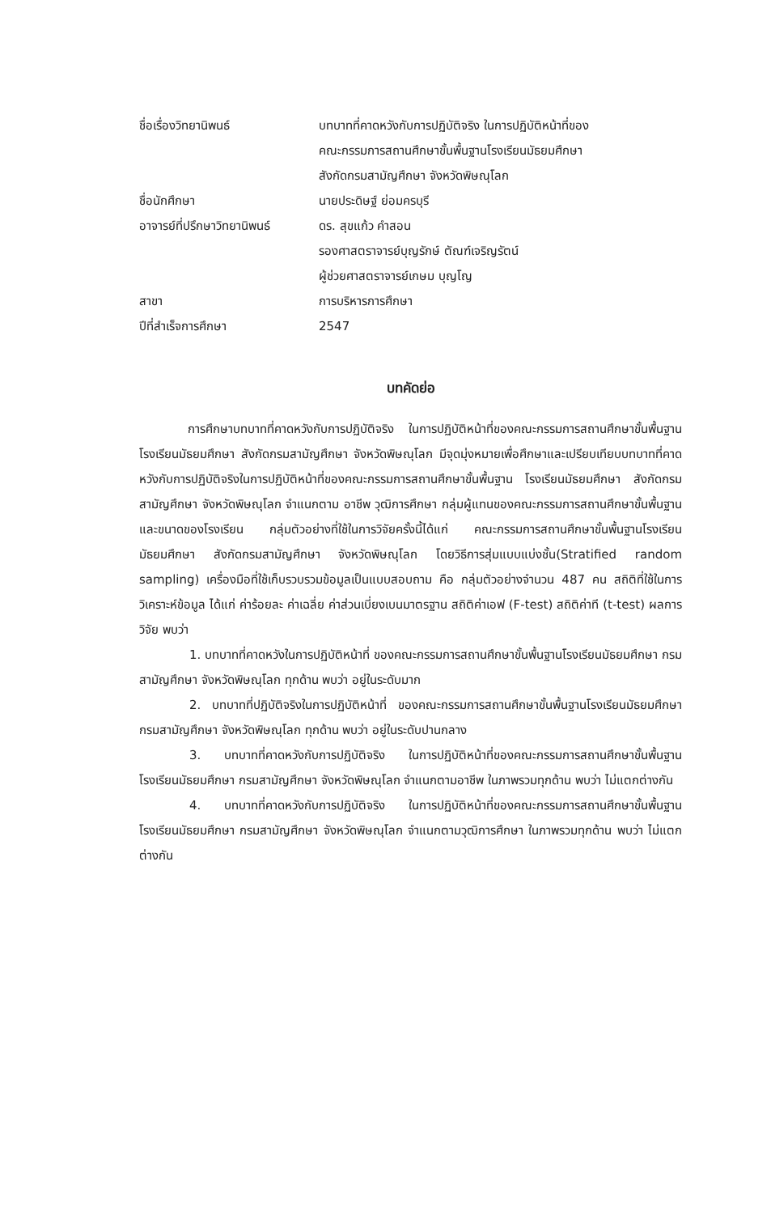| ชื่อเรื่องวิทยานิพนธ์ | บทบาทที่คาดหวังกับการปฏิบัติจริง ในการปฏิบัติหน้าที่ของ คณะกรรมการสถานศึกษาขั้นพื้นฐานโรงเรียนมัธยมศึกษา สังกัดกรมสามัญศึกษา จังหวัดพิษณุโลก |
| ชื่อนักศึกษา | นายประดิษฐ์ ย่อมครบุรี |
| อาจารย์ที่ปรึกษาวิทยานิพนธ์ | ดร. สุขแก้ว คำสอน รองศาสตราจารย์บุญรักษ์ ตัณฑ์เจริญรัตน์ ผู้ช่วยศาสตราจารย์เกษม บุญโญ |
| สาขา | การบริหารการศึกษา |
| ปีที่สำเร็จการศึกษา | 2547 |
บทคัดย่อ
การศึกษาบทบาทที่คาดหวังกับการปฏิบัติจริง ในการปฏิบัติหน้าที่ของคณะกรรมการสถานศึกษาขั้นพื้นฐานโรงเรียนมัธยมศึกษา สังกัดกรมสามัญศึกษา จังหวัดพิษณุโลก มีจุดมุ่งหมายเพื่อศึกษาและเปรียบเทียบบทบาทที่คาดหวังกับการปฏิบัติจริงในการปฏิบัติหน้าที่ของคณะกรรมการสถานศึกษาขั้นพื้นฐาน โรงเรียนมัธยมศึกษา สังกัดกรมสามัญศึกษา จังหวัดพิษณุโลก จำแนกตาม อาชีพ วุฒิการศึกษา กลุ่มผู้แทนของคณะกรรมการสถานศึกษาขั้นพื้นฐานและขนาดของโรงเรียน กลุ่มตัวอย่างที่ใช้ในการวิจัยครั้งนี้ได้แก่ คณะกรรมการสถานศึกษาขั้นพื้นฐานโรงเรียนมัธยมศึกษา สังกัดกรมสามัญศึกษา จังหวัดพิษณุโลก โดยวิธีการสุ่มแบบแบ่งชั้น(Stratified random sampling) เครื่องมือที่ใช้เก็บรวบรวมข้อมูลเป็นแบบสอบถาม คือ กลุ่มตัวอย่างจำนวน 487 คน สถิติที่ใช้ในการวิเคราะห์ข้อมูล ได้แก่ ค่าร้อยละ ค่าเฉลี่ย ค่าส่วนเบี่ยงเบนมาตรฐาน สถิติค่าเอฟ (F-test) สถิติค่าที (t-test) ผลการวิจัย พบว่า
1. บทบาทที่คาดหวังในการปฏิบัติหน้าที่ ของคณะกรรมการสถานศึกษาขั้นพื้นฐานโรงเรียนมัธยมศึกษา กรมสามัญศึกษา จังหวัดพิษณุโลก ทุกด้าน พบว่า อยู่ในระดับมาก
2. บทบาทที่ปฏิบัติจริงในการปฏิบัติหน้าที่ ของคณะกรรมการสถานศึกษาขั้นพื้นฐานโรงเรียนมัธยมศึกษา กรมสามัญศึกษา จังหวัดพิษณุโลก ทุกด้าน พบว่า อยู่ในระดับปานกลาง
3. บทบาทที่คาดหวังกับการปฏิบัติจริง ในการปฏิบัติหน้าที่ของคณะกรรมการสถานศึกษาขั้นพื้นฐาน โรงเรียนมัธยมศึกษา กรมสามัญศึกษา จังหวัดพิษณุโลก จำแนกตามอาชีพ ในภาพรวมทุกด้าน พบว่า ไม่แตกต่างกัน
4. บทบาทที่คาดหวังกับการปฏิบัติจริง ในการปฏิบัติหน้าที่ของคณะกรรมการสถานศึกษาขั้นพื้นฐานโรงเรียนมัธยมศึกษา กรมสามัญศึกษา จังหวัดพิษณุโลก จำแนกตามวุฒิการศึกษา ในภาพรวมทุกด้าน พบว่า ไม่แตกต่างกัน